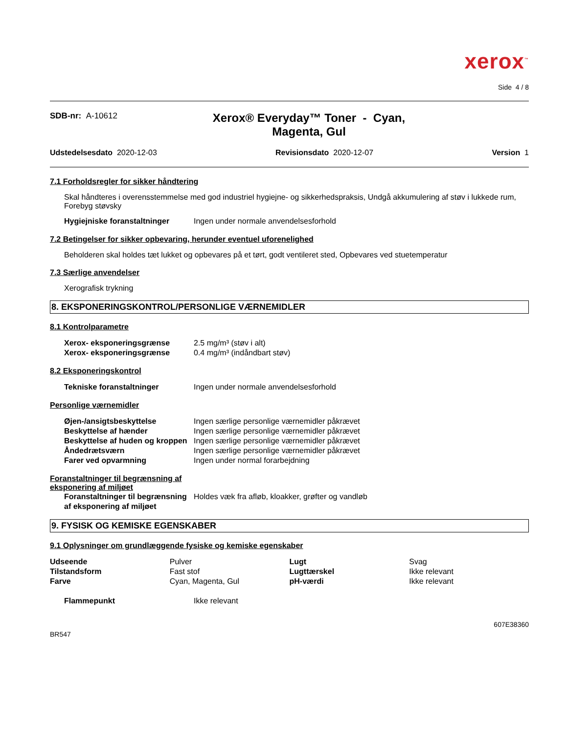xerox<sup>™</sup>
Side 4 / 8
SDB-nr: A-10612
Xerox® Everyday™ Toner - Cyan,
Magenta, Gul
Udstedelsesdato 2020-12-03 Revisionsdato 2020-12-07 Version 1
7.1 Forholdsregler for sikker håndtering
Skal håndteres i overensstemmelse med god industriel hygiejne- og sikkerhedspraksis, Undgå akkumulering af støv i lukkede rum, Forebyg støvsky
| Hygiejniske foranstaltninger | Ingen under normale anvendelsesforhold |
7.2 Betingelser for sikker opbevaring, herunder eventuel uforenelighed
Beholderen skal holdes tæt lukket og opbevares på et tørt, godt ventileret sted, Opbevares ved stuetemperatur
7.3 Særlige anvendelser
Xerografisk trykning
8. EKSPONERINGSKONTROL/PERSONLIGE VÆRNEMIDLER
8.1 Kontrolparametre
| Xerox- eksponeringsgrænse | 2.5 mg/m³ (støv i alt) |
| Xerox- eksponeringsgrænse | 0.4 mg/m³ (indåndbart støv) |
8.2 Eksponeringskontrol
| Tekniske foranstaltninger | Ingen under normale anvendelsesforhold |
Personlige værnemidler
| Øjen-/ansigtsbeskyttelse | Ingen særlige personlige værnemidler påkrævet |
| Beskyttelse af hænder | Ingen særlige personlige værnemidler påkrævet |
| Beskyttelse af huden og kroppen | Ingen særlige personlige værnemidler påkrævet |
| Åndedrætsværn | Ingen særlige personlige værnemidler påkrævet |
| Farer ved opvarmning | Ingen under normal forarbejdning |
Foranstaltninger til begrænsning af eksponering af miljøet
| Foranstaltninger til begrænsning af eksponering af miljøet | Holdes væk fra afløb, kloakker, grøfter og vandløb |
9. FYSISK OG KEMISKE EGENSKABER
9.1 Oplysninger om grundlæggende fysiske og kemiske egenskaber
| Udseende | Pulver | Lugt | Svag |
| Tilstandsform | Fast stof | Lugttærskel | Ikke relevant |
| Farve | Cyan, Magenta, Gul | pH-værdi | Ikke relevant |
| Flammepunkt | Ikke relevant |
BR547 607E38360